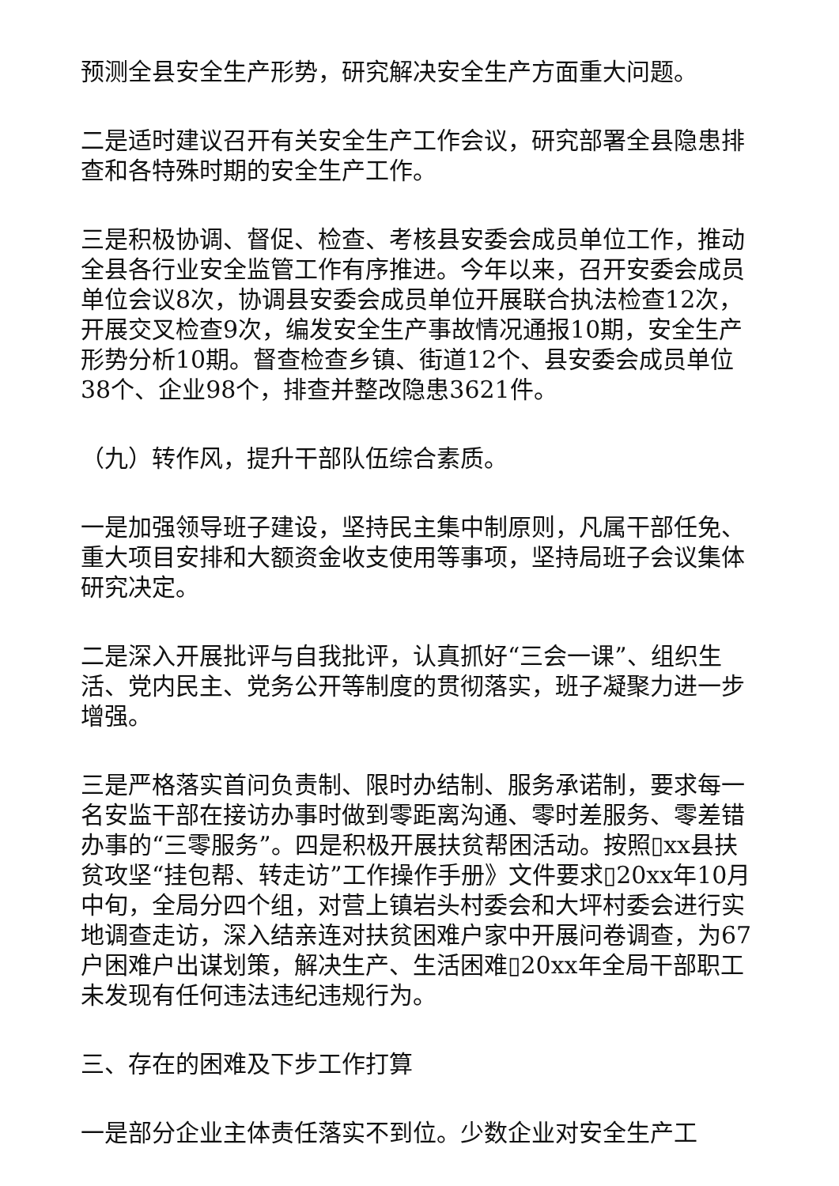预测全县安全生产形势，研究解决安全生产方面重大问题。
二是适时建议召开有关安全生产工作会议，研究部署全县隐患排查和各特殊时期的安全生产工作。
三是积极协调、督促、检查、考核县安委会成员单位工作，推动全县各行业安全监管工作有序推进。今年以来，召开安委会成员单位会议8次，协调县安委会成员单位开展联合执法检查12次，开展交叉检查9次，编发安全生产事故情况通报10期，安全生产形势分析10期。督查检查乡镇、街道12个、县安委会成员单位38个、企业98个，排查并整改隐患3621件。
（九）转作风，提升干部队伍综合素质。
一是加强领导班子建设，坚持民主集中制原则，凡属干部任免、重大项目安排和大额资金收支使用等事项，坚持局班子会议集体研究决定。
二是深入开展批评与自我批评，认真抓好“三会一课”、组织生活、党内民主、党务公开等制度的贯彻落实，班子凝聚力进一步增强。
三是严格落实首问负责制、限时办结制、服务承诺制，要求每一名安监干部在接访办事时做到零距离沟通、零时差服务、零差错办事的“三零服务”。四是积极开展扶贫帮困活动。按照▯xx县扶贫攻坚“挂包帮、转走访”工作操作手册》文件要求▯20xx年10月中旬，全局分四个组，对营上镇岩头村委会和大坪村委会进行实地调查走访，深入结亲连对扶贫困难户家中开展问卷调查，为67户困难户出谋划策，解决生产、生活困难▯20xx年全局干部职工未发现有任何违法违纪违规行为。
三、存在的困难及下步工作打算
一是部分企业主体责任落实不到位。少数企业对安全生产工